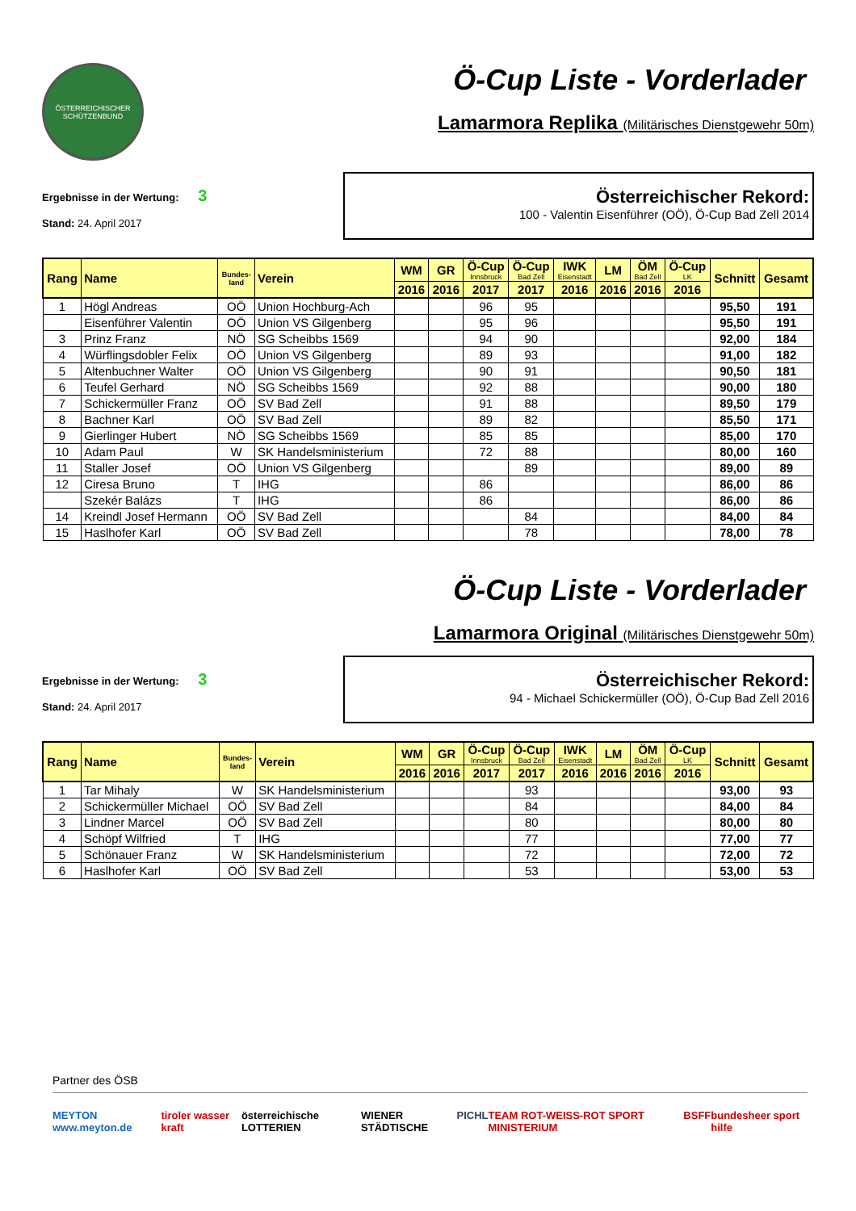ÖSTERREICHISCHER SCHÜTZENBUND
Ö-Cup Liste - Vorderlader
Lamarmora Replika (Militärisches Dienstgewehr 50m)
Ergebnisse in der Wertung: 3
Stand: 24. April 2017
Österreichischer Rekord:
100 - Valentin Eisenführer (OÖ), Ö-Cup Bad Zell 2014
| Rang | Name | Bundes- land | Verein | WM | GR | Ö-Cup Innsbruck | Ö-Cup Bad Zell | IWK Eisenstadt | LM | ÖM Bad Zell | Ö-Cup LK | Schnitt | Gesamt |
| --- | --- | --- | --- | --- | --- | --- | --- | --- | --- | --- | --- | --- | --- |
| | | | | 2016 | 2016 | 2017 | 2017 | 2016 | 2016 | 2016 | 2016 | | |
| 1 | Högl Andreas | OÖ | Union Hochburg-Ach | | | 96 | 95 | | | | | 95,50 | 191 |
| | Eisenführer Valentin | OÖ | Union VS Gilgenberg | | | 95 | 96 | | | | | 95,50 | 191 |
| 3 | Prinz Franz | NÖ | SG Scheibbs 1569 | | | 94 | 90 | | | | | 92,00 | 184 |
| 4 | Würflingsdobler Felix | OÖ | Union VS Gilgenberg | | | 89 | 93 | | | | | 91,00 | 182 |
| 5 | Altenbuchner Walter | OÖ | Union VS Gilgenberg | | | 90 | 91 | | | | | 90,50 | 181 |
| 6 | Teufel Gerhard | NÖ | SG Scheibbs 1569 | | | 92 | 88 | | | | | 90,00 | 180 |
| 7 | Schickermüller Franz | OÖ | SV Bad Zell | | | 91 | 88 | | | | | 89,50 | 179 |
| 8 | Bachner Karl | OÖ | SV Bad Zell | | | 89 | 82 | | | | | 85,50 | 171 |
| 9 | Gierlinger Hubert | NÖ | SG Scheibbs 1569 | | | 85 | 85 | | | | | 85,00 | 170 |
| 10 | Adam Paul | W | SK Handelsministerium | | | 72 | 88 | | | | | 80,00 | 160 |
| 11 | Staller Josef | OÖ | Union VS Gilgenberg | | | | 89 | | | | | 89,00 | 89 |
| 12 | Ciresa Bruno | T | IHG | | | 86 | | | | | | 86,00 | 86 |
| | Szekér Balázs | T | IHG | | | 86 | | | | | | 86,00 | 86 |
| 14 | Kreindl Josef Hermann | OÖ | SV Bad Zell | | | | 84 | | | | | 84,00 | 84 |
| 15 | Haslhofer Karl | OÖ | SV Bad Zell | | | | 78 | | | | | 78,00 | 78 |
Ö-Cup Liste - Vorderlader
Lamarmora Original (Militärisches Dienstgewehr 50m)
Ergebnisse in der Wertung: 3
Stand: 24. April 2017
Österreichischer Rekord:
94 - Michael Schickermüller (OÖ), Ö-Cup Bad Zell 2016
| Rang | Name | Bundes- land | Verein | WM | GR | Ö-Cup Innsbruck | Ö-Cup Bad Zell | IWK Eisenstadt | LM | ÖM Bad Zell | Ö-Cup LK | Schnitt | Gesamt |
| --- | --- | --- | --- | --- | --- | --- | --- | --- | --- | --- | --- | --- | --- |
| | | | | 2016 | 2016 | 2017 | 2017 | 2016 | 2016 | 2016 | 2016 | | |
| 1 | Tar Mihaly | W | SK Handelsministerium | | | | 93 | | | | | 93,00 | 93 |
| 2 | Schickermüller Michael | OÖ | SV Bad Zell | | | | 84 | | | | | 84,00 | 84 |
| 3 | Lindner Marcel | OÖ | SV Bad Zell | | | | 80 | | | | | 80,00 | 80 |
| 4 | Schöpf Wilfried | T | IHG | | | | 77 | | | | | 77,00 | 77 |
| 5 | Schönauer Franz | W | SK Handelsministerium | | | | 72 | | | | | 72,00 | 72 |
| 6 | Haslhofer Karl | OÖ | SV Bad Zell | | | | 53 | | | | | 53,00 | 53 |
Partner des ÖSB
MEYTON www.meyton.de tiroler wasser kraft österreichische LOTTERIEN WIENER STÄDTISCHE PICHL TEAM ROT-WEISS-ROT SPORT MINISTERIUM BSFF bundesheer sport hilfe